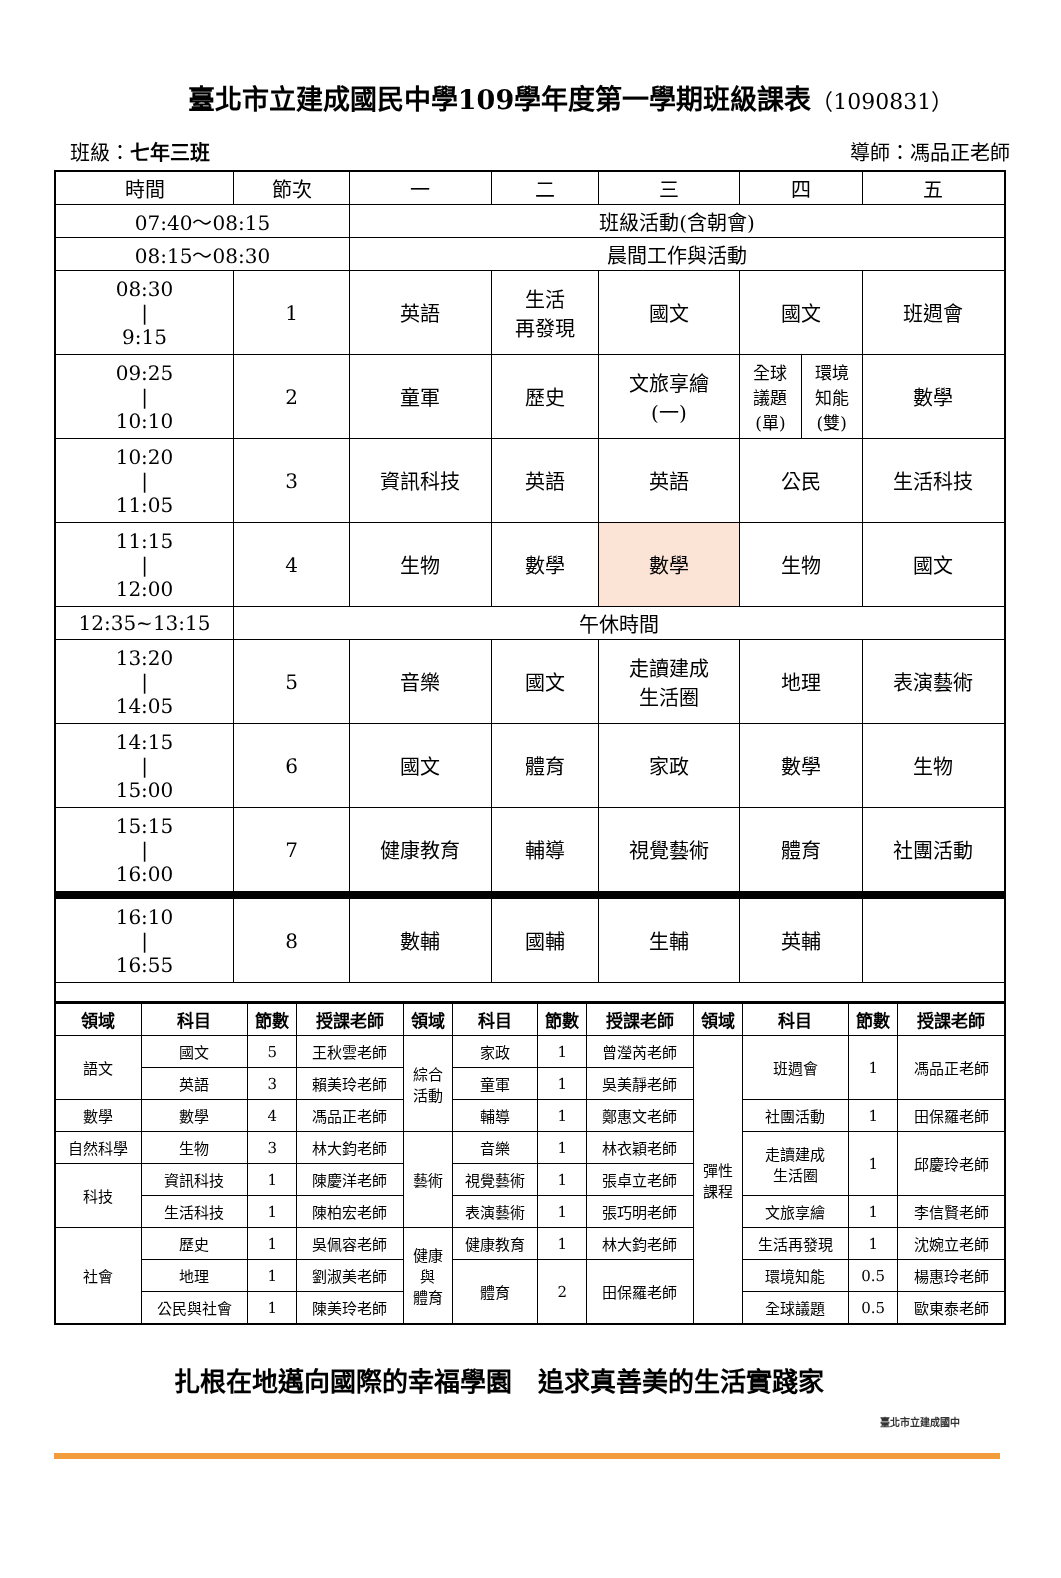臺北市立建成國民中學109學年度第一學期班級課表（1090831）
班級：七年三班 導師：馮品正老師
| 時間 | 節次 | 一 | 二 | 三 | 四 | 五 |
| 07:40～08:15 | | 班級活動(含朝會) | | | | |
| 08:15～08:30 | | 晨間工作與活動 | | | | |
| 08:30 / 9:15 | 1 | 英語 | 生活 再發現 | 國文 | 國文 | 班週會 |
| 09:25 / 10:10 | 2 | 童軍 | 歷史 | 文旅享繪 (一) | / 全球 議題 (單) / 環境 知能 (雙) / | 數學 |
| 10:20 / 11:05 | 3 | 資訊科技 | 英語 | 英語 | 公民 | 生活科技 |
| 11:15 / 12:00 | 4 | 生物 | 數學 | 數學 | 生物 | 國文 |
| 12:35~13:15 | 午休時間 | | | | | |
| 13:20 / 14:05 | 5 | 音樂 | 國文 | 走讀建成 生活圈 | 地理 | 表演藝術 |
| 14:15 / 15:00 | 6 | 國文 | 體育 | 家政 | 數學 | 生物 |
| 15:15 / 16:00 | 7 | 健康教育 | 輔導 | 視覺藝術 | 體育 | 社團活動 |
| 16:10 / 16:55 | 8 | 數輔 | 國輔 | 生輔 | 英輔 | |
| 領域 | 科目 | 節數 | 授課老師 | 領域 | 科目 | 節數 | 授課老師 | 領域 | 科目 | 節數 | 授課老師 |
| --- | --- | --- | --- | --- | --- | --- | --- | --- | --- | --- | --- |
| 語文 | 國文 | 5 | 王秋雲老師 | 綜合 活動 | 家政 | 1 | 曾瀅芮老師 | 彈性 課程 | 班週會 | 1 | 馮品正老師 |
| | 英語 | 3 | 賴美玲老師 | | 童軍 | 1 | 吳美靜老師 | | | | |
| 數學 | 數學 | 4 | 馮品正老師 | | 輔導 | 1 | 鄭惠文老師 | | 社團活動 | 1 | 田保羅老師 |
| 自然科學 | 生物 | 3 | 林大鈞老師 | 藝術 | 音樂 | 1 | 林衣穎老師 | | 走讀建成 生活圈 | 1 | 邱慶玲老師 |
| 科技 | 資訊科技 | 1 | 陳慶洋老師 | | 視覺藝術 | 1 | 張卓立老師 | | | | |
| | 生活科技 | 1 | 陳柏宏老師 | | 表演藝術 | 1 | 張巧明老師 | | 文旅享繪 | 1 | 李信賢老師 |
| 社會 | 歷史 | 1 | 吳佩容老師 | 健康 與 體育 | 健康教育 | 1 | 林大鈞老師 | | 生活再發現 | 1 | 沈婉立老師 |
| | 地理 | 1 | 劉淑美老師 | | 體育 | 2 | 田保羅老師 | | 環境知能 | 0.5 | 楊惠玲老師 |
| | 公民與社會 | 1 | 陳美玲老師 | | | | | | 全球議題 | 0.5 | 歐東泰老師 |
扎根在地邁向國際的幸福學園　追求真善美的生活實踐家
臺北市立建成國中